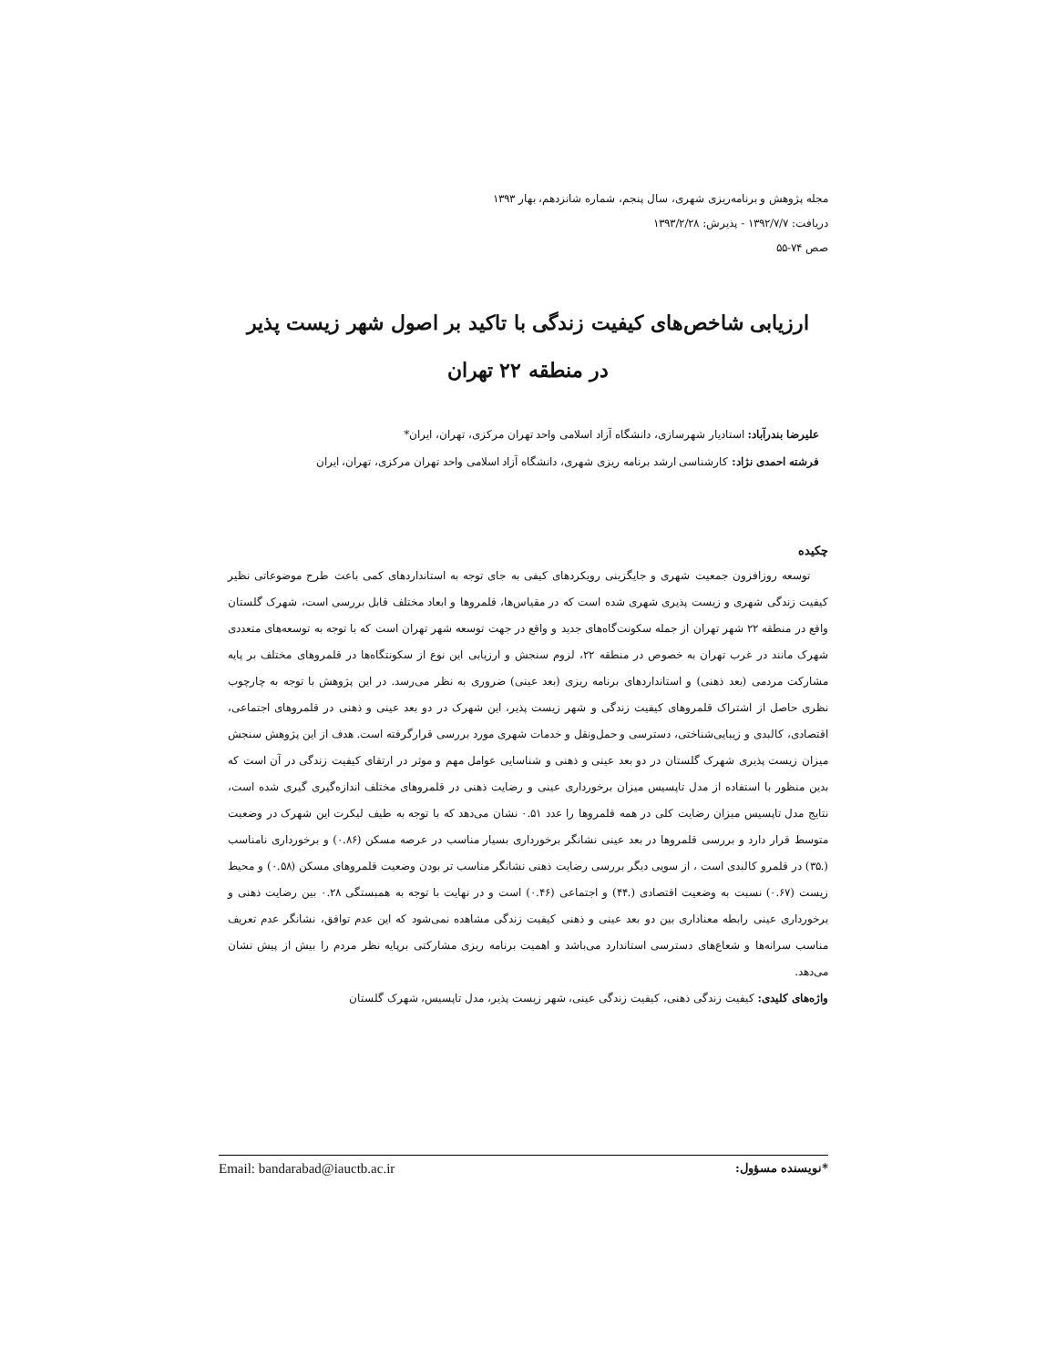مجله پژوهش و برنامه‌ریزی شهری، سال پنجم، شماره شانزدهم، بهار ۱۳۹۳
دریافت: ۱۳۹۲/۷/۷ - پذیرش: ۱۳۹۳/۲/۲۸
صص ۷۴-۵۵
ارزیابی شاخص‌های کیفیت زندگی با تاکید بر اصول شهر زیست پذیر
در منطقه ۲۲ تهران
علیرضا بندرآباد: استادیار شهرسازی، دانشگاه آزاد اسلامی واحد تهران مرکزی، تهران، ایران*
فرشته احمدی نژاد: کارشناسی ارشد برنامه ریزی شهری، دانشگاه آزاد اسلامی واحد تهران مرکزی، تهران، ایران
چکیده
توسعه روزافزون جمعیت شهری و جایگزینی رویکردهای کیفی به جای توجه به استانداردهای کمی باعث طرح موضوعاتی نظیر کیفیت زندگی شهری و زیست پذیری شهری شده است که در مقیاس‌ها، قلمروها و ابعاد مختلف قابل بررسی است، شهرک گلستان واقع در منطقه ۲۲ شهر تهران از جمله سکونت‌گاه‌های جدید و واقع در جهت توسعه شهر تهران است که با توجه به توسعه‌های متعددی شهرک مانند در غرب تهران به خصوص در منطقه ۲۲، لزوم سنجش و ارزیابی این نوع از سکونتگاه‌ها در قلمروهای مختلف بر پایه مشارکت مردمی (بعد ذهنی) و استانداردهای برنامه ریزی (بعد عینی) ضروری به نظر می‌رسد. در این پژوهش با توجه به چارچوب نظری حاصل از اشتراک قلمروهای کیفیت زندگی و شهر زیست پذیر، این شهرک در دو بعد عینی و ذهنی در قلمروهای اجتماعی، اقتصادی، کالبدی و زیبایی‌شناختی، دسترسی و حمل‌ونقل و خدمات شهری مورد بررسی قرارگرفته است. هدف از این پژوهش سنجش میزان زیست پذیری شهرک گلستان در دو بعد عینی و ذهنی و شناسایی عوامل مهم و موثر در ارتقای کیفیت زندگی در آن است که بدین منظور با استفاده از مدل تاپسیس میزان برخورداری عینی و رضایت ذهنی در قلمروهای مختلف اندازه‌گیری گیری شده است، نتایج مدل تاپسیس میزان رضایت کلی در همه قلمروها را عدد ۰.۵۱ نشان می‌دهد که با توجه به طیف لیکرت این شهرک در وضعیت متوسط قرار دارد و بررسی قلمروها در بعد عینی نشانگر برخورداری بسیار مناسب در عرصه مسکن (۰.۸۶) و برخورداری نامناسب (.۳۵) در قلمرو کالبدی است ، از سویی دیگر بررسی رضایت ذهنی نشانگر مناسب تر بودن وضعیت قلمروهای مسکن (۰.۵۸) و محیط زیست (۰.۶۷) نسبت به وضعیت اقتصادی (.۴۴) و اجتماعی (۰.۴۶) است و در نهایت با توجه به همبستگی ۰.۲۸ بین رضایت ذهنی و برخورداری عینی رابطه معناداری بین دو بعد عینی و ذهنی کیفیت زندگی مشاهده نمی‌شود که این عدم توافق، نشانگر عدم تعریف مناسب سرانه‌ها و شعاع‌های دسترسی استاندارد می‌باشد و اهمیت برنامه ریزی مشارکتی برپایه نظر مردم را بیش از پیش نشان می‌دهد.
واژه‌های کلیدی: کیفیت زندگی ذهنی، کیفیت زندگی عینی، شهر زیست پذیر، مدل تاپسیس، شهرک گلستان
*نویسنده مسؤول: Email: bandarabad@iauctb.ac.ir